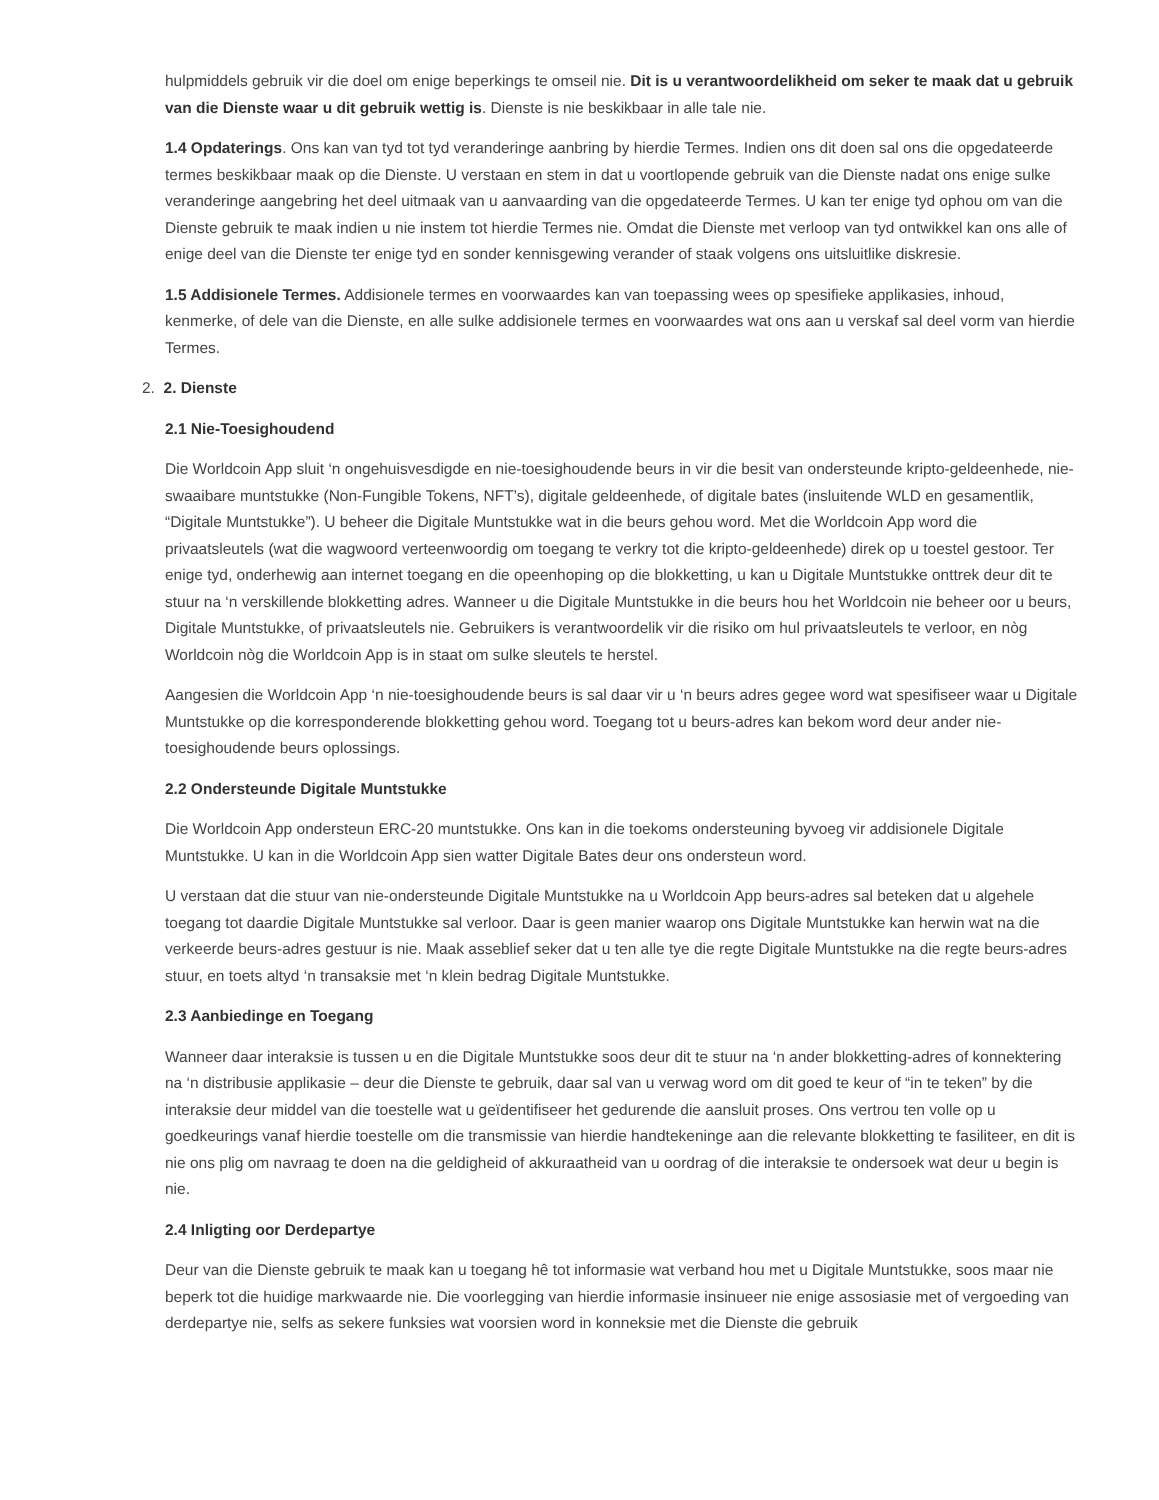hulpmiddels gebruik vir die doel om enige beperkings te omseil nie. Dit is u verantwoordelikheid om seker te maak dat u gebruik van die Dienste waar u dit gebruik wettig is. Dienste is nie beskikbaar in alle tale nie.
1.4 Opdaterings. Ons kan van tyd tot tyd veranderinge aanbring by hierdie Termes. Indien ons dit doen sal ons die opgedateerde termes beskikbaar maak op die Dienste. U verstaan en stem in dat u voortlopende gebruik van die Dienste nadat ons enige sulke veranderinge aangebring het deel uitmaak van u aanvaarding van die opgedateerde Termes. U kan ter enige tyd ophou om van die Dienste gebruik te maak indien u nie instem tot hierdie Termes nie. Omdat die Dienste met verloop van tyd ontwikkel kan ons alle of enige deel van die Dienste ter enige tyd en sonder kennisgewing verander of staak volgens ons uitsluitlike diskresie.
1.5 Addisionele Termes. Addisionele termes en voorwaardes kan van toepassing wees op spesifieke applikasies, inhoud, kenmerke, of dele van die Dienste, en alle sulke addisionele termes en voorwaardes wat ons aan u verskaf sal deel vorm van hierdie Termes.
2. 2. Dienste
2.1 Nie-Toesighoudend
Die Worldcoin App sluit ‘n ongehuisvesdigde en nie-toesighoudende beurs in vir die besit van ondersteunde kripto-geldeenhede, nie-swaaibare muntstukke (Non-Fungible Tokens, NFT’s), digitale geldeenhede, of digitale bates (insluitende WLD en gesamentlik, “Digitale Muntstukke”). U beheer die Digitale Muntstukke wat in die beurs gehou word. Met die Worldcoin App word die privaatsleutels (wat die wagwoord verteenwoordig om toegang te verkry tot die kripto-geldeenhede) direk op u toestel gestoor. Ter enige tyd, onderhewig aan internet toegang en die opeenhoping op die blokketting, u kan u Digitale Muntstukke onttrek deur dit te stuur na ‘n verskillende blokketting adres. Wanneer u die Digitale Muntstukke in die beurs hou het Worldcoin nie beheer oor u beurs, Digitale Muntstukke, of privaatsleutels nie. Gebruikers is verantwoordelik vir die risiko om hul privaatsleutels te verloor, en nòg Worldcoin nòg die Worldcoin App is in staat om sulke sleutels te herstel.
Aangesien die Worldcoin App ‘n nie-toesighoudende beurs is sal daar vir u ‘n beurs adres gegee word wat spesifiseer waar u Digitale Muntstukke op die korresponderende blokketting gehou word. Toegang tot u beurs-adres kan bekom word deur ander nie-toesighoudende beurs oplossings.
2.2 Ondersteunde Digitale Muntstukke
Die Worldcoin App ondersteun ERC-20 muntstukke. Ons kan in die toekoms ondersteuning byvoeg vir addisionele Digitale Muntstukke. U kan in die Worldcoin App sien watter Digitale Bates deur ons ondersteun word.
U verstaan dat die stuur van nie-ondersteunde Digitale Muntstukke na u Worldcoin App beurs-adres sal beteken dat u algehele toegang tot daardie Digitale Muntstukke sal verloor. Daar is geen manier waarop ons Digitale Muntstukke kan herwin wat na die verkeerde beurs-adres gestuur is nie. Maak asseblief seker dat u ten alle tye die regte Digitale Muntstukke na die regte beurs-adres stuur, en toets altyd ‘n transaksie met ‘n klein bedrag Digitale Muntstukke.
2.3 Aanbiedinge en Toegang
Wanneer daar interaksie is tussen u en die Digitale Muntstukke soos deur dit te stuur na ‘n ander blokketting-adres of konnektering na ‘n distribusie applikasie – deur die Dienste te gebruik, daar sal van u verwag word om dit goed te keur of “in te teken” by die interaksie deur middel van die toestelle wat u geïdentifiseer het gedurende die aansluit proses. Ons vertrou ten volle op u goedkeurings vanaf hierdie toestelle om die transmissie van hierdie handtekeninge aan die relevante blokketting te fasiliteer, en dit is nie ons plig om navraag te doen na die geldigheid of akkuraatheid van u oordrag of die interaksie te ondersoek wat deur u begin is nie.
2.4 Inligting oor Derdepartye
Deur van die Dienste gebruik te maak kan u toegang hê tot informasie wat verband hou met u Digitale Muntstukke, soos maar nie beperk tot die huidige markwaarde nie. Die voorlegging van hierdie informasie insinueer nie enige assosiasie met of vergoeding van derdepartye nie, selfs as sekere funksies wat voorsien word in konneksie met die Dienste die gebruik